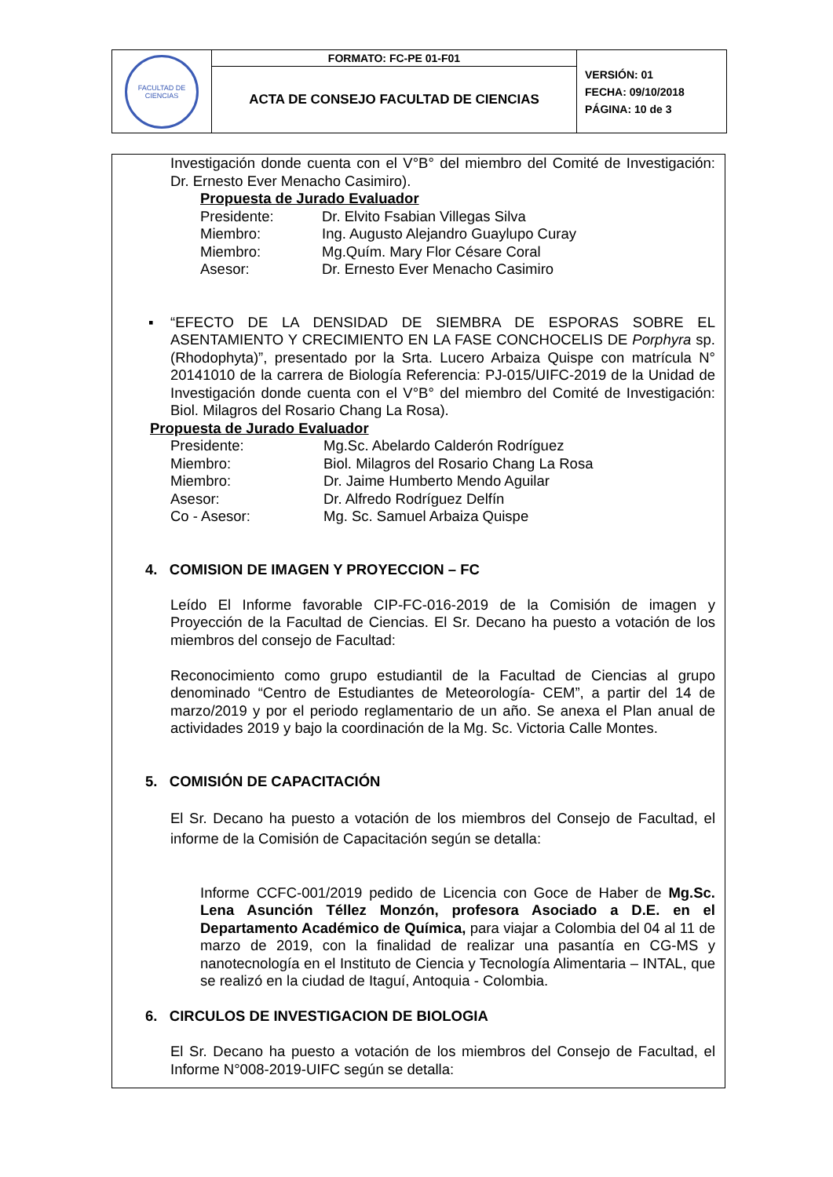| FACULTAD DE CIENCIAS | FORMATO: FC-PE 01-F01 | VERSIÓN: 01 FECHA: 09/10/2018 PÁGINA: 10 de 3 |
| | ACTA DE CONSEJO FACULTAD DE CIENCIAS | |
Investigación donde cuenta con el V°B° del miembro del Comité de Investigación: Dr. Ernesto Ever Menacho Casimiro).
Propuesta de Jurado Evaluador
Presidente: Dr. Elvito Fsabian Villegas Silva
Miembro: Ing. Augusto Alejandro Guaylupo Curay
Miembro: Mg.Quím. Mary Flor Césare Coral
Asesor: Dr. Ernesto Ever Menacho Casimiro
▪ “EFECTO DE LA DENSIDAD DE SIEMBRA DE ESPORAS SOBRE EL ASENTAMIENTO Y CRECIMIENTO EN LA FASE CONCHOCELIS DE Porphyra sp. (Rhodophyta)”, presentado por la Srta. Lucero Arbaiza Quispe con matrícula N° 20141010 de la carrera de Biología Referencia: PJ-015/UIFC-2019 de la Unidad de Investigación donde cuenta con el V°B° del miembro del Comité de Investigación: Biol. Milagros del Rosario Chang La Rosa).
Propuesta de Jurado Evaluador
Presidente: Mg.Sc. Abelardo Calderón Rodríguez
Miembro: Biol. Milagros del Rosario Chang La Rosa
Miembro: Dr. Jaime Humberto Mendo Aguilar
Asesor: Dr. Alfredo Rodríguez Delfín
Co - Asesor: Mg. Sc. Samuel Arbaiza Quispe
4. COMISION DE IMAGEN Y PROYECCION – FC
Leído El Informe favorable CIP-FC-016-2019 de la Comisión de imagen y Proyección de la Facultad de Ciencias. El Sr. Decano ha puesto a votación de los miembros del consejo de Facultad:
Reconocimiento como grupo estudiantil de la Facultad de Ciencias al grupo denominado “Centro de Estudiantes de Meteorología- CEM”, a partir del 14 de marzo/2019 y por el periodo reglamentario de un año. Se anexa el Plan anual de actividades 2019 y bajo la coordinación de la Mg. Sc. Victoria Calle Montes.
5. COMISIÓN DE CAPACITACIÓN
El Sr. Decano ha puesto a votación de los miembros del Consejo de Facultad, el informe de la Comisión de Capacitación según se detalla:
Informe CCFC-001/2019 pedido de Licencia con Goce de Haber de Mg.Sc. Lena Asunción Téllez Monzón, profesora Asociado a D.E. en el Departamento Académico de Química, para viajar a Colombia del 04 al 11 de marzo de 2019, con la finalidad de realizar una pasantía en CG-MS y nanotecnología en el Instituto de Ciencia y Tecnología Alimentaria – INTAL, que se realizó en la ciudad de Itaguí, Antoquia - Colombia.
6. CIRCULOS DE INVESTIGACION DE BIOLOGIA
El Sr. Decano ha puesto a votación de los miembros del Consejo de Facultad, el Informe N°008-2019-UIFC según se detalla: